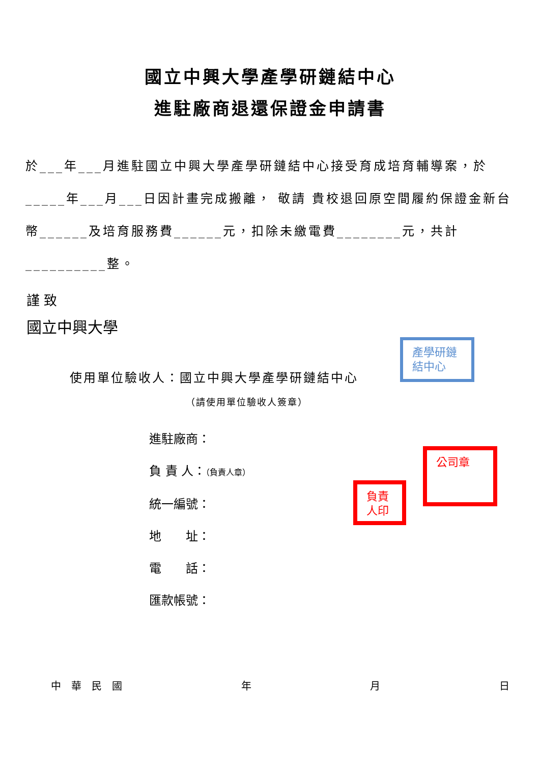國立中興大學產學研鏈結中心
進駐廠商退還保證金申請書
於___年___月進駐國立中興大學產學研鏈結中心接受育成培育輔導案，於_____年___月___日因計畫完成搬離， 敬請 貴校退回原空間履約保證金新台幣______及培育服務費______元，扣除未繳電費________元，共計__________整。
謹 致
國立中興大學
使用單位驗收人：國立中興大學產學研鏈結中心
（請使用單位驗收人簽章）
進駐廠商：
負 責 人：（負責人章）
統一編號：
地　　址：
電　　話：
匯款帳號：
中　華　民　國 年 月 日
產學研鏈結中心
公司章
負責人印